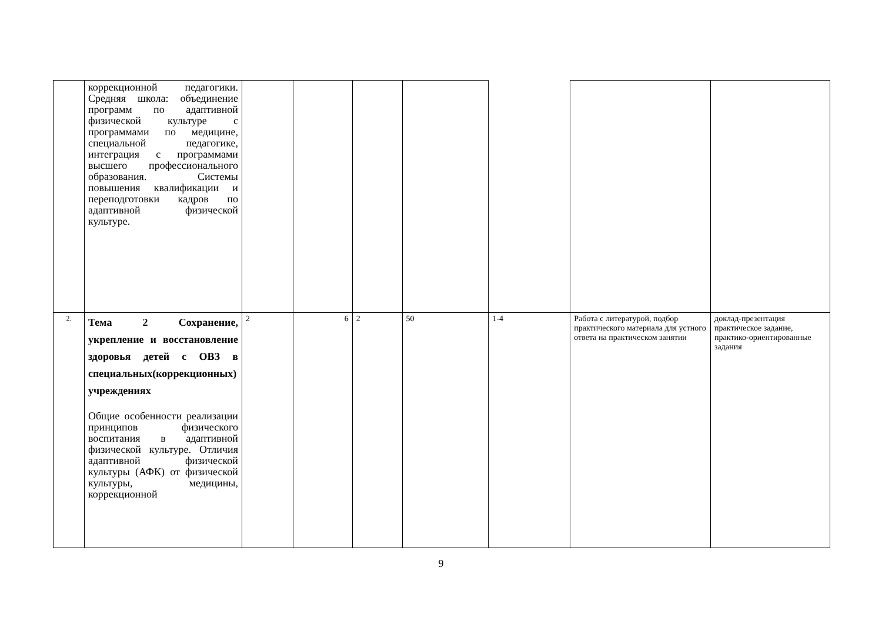| | коррекционной педагогики. Средняя школа: объединение программ по адаптивной физической культуре с программами по медицине, специальной педагогике, интеграция с программами высшего профессионального образования. Системы повышения квалификации и переподготовки кадров по адаптивной физической культуре. | | | | | | | |
| 2. | Тема 2 Сохранение, укрепление и восстановление здоровья детей с ОВЗ в специальных(коррекционных) учреждениях Общие особенности реализации принципов физического воспитания в адаптивной физической культуре. Отличия адаптивной физической культуры (АФК) от физической культуры, медицины, коррекционной | 2 | 6 | 2 | 50 | 1-4 | Работа с литературой, подбор практического материала для устного ответа на практическом занятии | доклад-презентация практическое задание, практико-ориентированные задания |
9